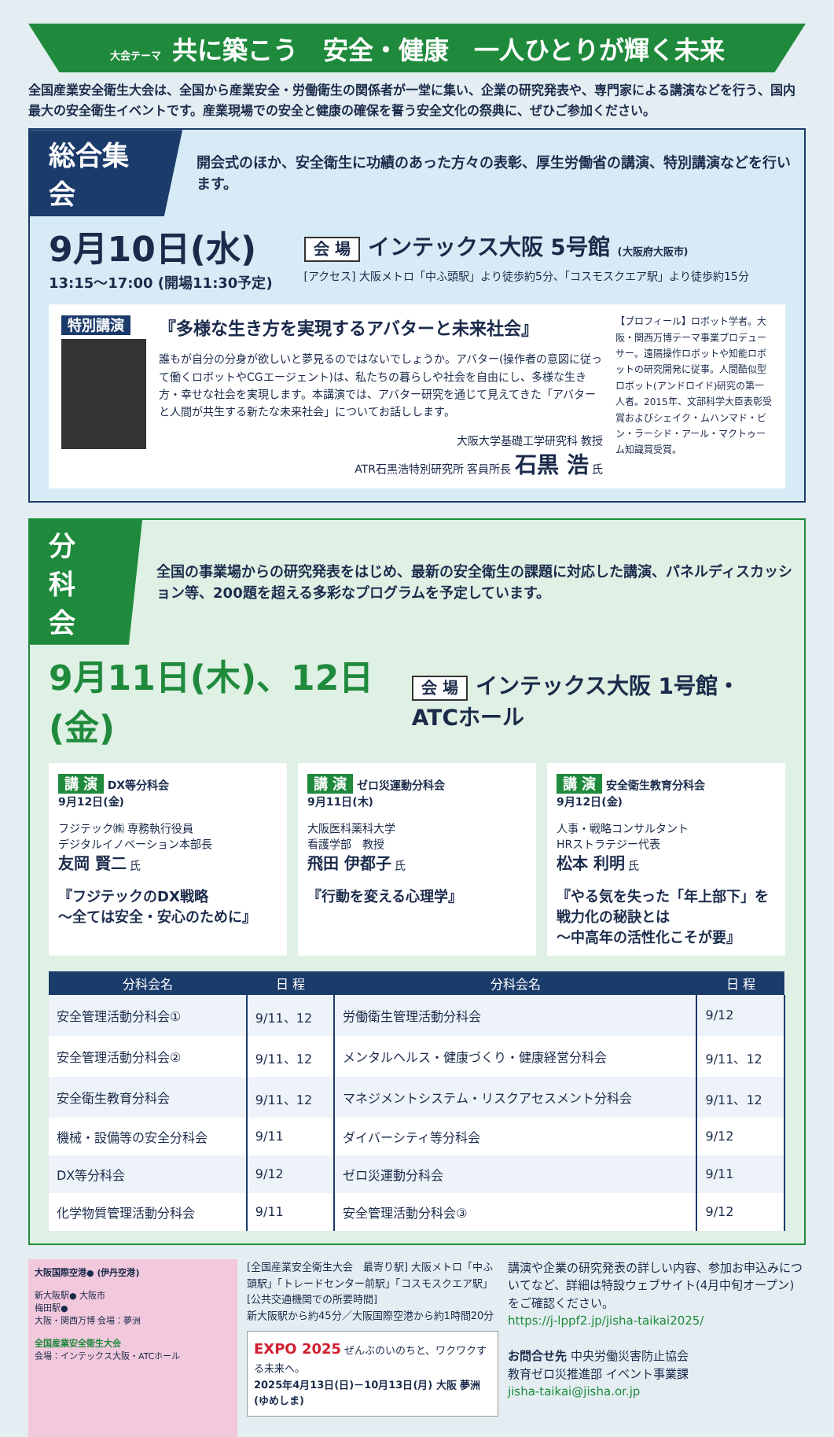大会テーマ 共に築こう　安全・健康　一人ひとりが輝く未来
全国産業安全衛生大会は、全国から産業安全・労働衛生の関係者が一堂に集い、企業の研究発表や、専門家による講演などを行う、国内最大の安全衛生イベントです。産業現場での安全と健康の確保を誓う安全文化の祭典に、ぜひご参加ください。
総合集会
開会式のほか、安全衛生に功績のあった方々の表彰、厚生労働省の講演、特別講演などを行います。
9月10日(水)
13:15～17:00 (開場11:30予定)
会 場 インテックス大阪 5号館 (大阪府大阪市)
[アクセス] 大阪メトロ「中ふ頭駅」より徒歩約5分、「コスモスクエア駅」より徒歩約15分
特別講演
『多様な生き方を実現するアバターと未来社会』
誰もが自分の分身が欲しいと夢見るのではないでしょうか。アバター(操作者の意図に従って働くロボットやCGエージェント)は、私たちの暮らしや社会を自由にし、多様な生き方・幸せな社会を実現します。本講演では、アバター研究を通じて見えてきた「アバターと人間が共生する新たな未来社会」についてお話しします。
大阪大学基礎工学研究科 教授
ATR石黒浩特別研究所 客員所長 石黒 浩 氏
【プロフィール】ロボット学者。大阪・関西万博テーマ事業プロデューサー。遠隔操作ロボットや知能ロボットの研究開発に従事。人間酷似型ロボット(アンドロイド)研究の第一人者。2015年、文部科学大臣表彰受賞およびシェイク・ムハンマド・ビン・ラーシド・アール・マクトゥーム知識賞受賞。
分 科 会
全国の事業場からの研究発表をはじめ、最新の安全衛生の課題に対応した講演、パネルディスカッション等、200題を超える多彩なプログラムを予定しています。
9月11日(木)、12日(金)
会 場 インテックス大阪 1号館・ATCホール
講 演 DX等分科会
9月12日(金)
フジテック㈱ 専務執行役員
デジタルイノベーション本部長
友岡 賢二 氏
『フジテックのDX戦略
～全ては安全・安心のために』
講 演 ゼロ災運動分科会
9月11日(木)
大阪医科薬科大学
看護学部　教授
飛田 伊都子 氏
『行動を変える心理学』
講 演 安全衛生教育分科会
9月12日(金)
人事・戦略コンサルタント
HRストラテジー代表
松本 利明 氏
『やる気を失った「年上部下」を戦力化の秘訣とは
～中高年の活性化こそが要』
| 分科会名 | 日 程 | 分科会名 | 日 程 |
| --- | --- | --- | --- |
| 安全管理活動分科会① | 9/11、12 | 労働衛生管理活動分科会 | 9/12 |
| 安全管理活動分科会② | 9/11、12 | メンタルヘルス・健康づくり・健康経営分科会 | 9/11、12 |
| 安全衛生教育分科会 | 9/11、12 | マネジメントシステム・リスクアセスメント分科会 | 9/11、12 |
| 機械・設備等の安全分科会 | 9/11 | ダイバーシティ等分科会 | 9/12 |
| DX等分科会 | 9/12 | ゼロ災運動分科会 | 9/11 |
| 化学物質管理活動分科会 | 9/11 | 安全管理活動分科会③ | 9/12 |
大阪国際空港● (伊丹空港)
新大阪駅● 大阪市
梅田駅●
大阪・関西万博 会場：夢洲
全国産業安全衛生大会
会場：インテックス大阪・ATCホール
[全国産業安全衛生大会　最寄り駅] 大阪メトロ「中ふ頭駅」「トレードセンター前駅」「コスモスクエア駅」
[公共交通機関での所要時間]
新大阪駅から約45分／大阪国際空港から約1時間20分
EXPO 2025 ぜんぶのいのちと、ワクワクする未来へ。
2025年4月13日(日)－10月13日(月) 大阪 夢洲(ゆめしま)
講演や企業の研究発表の詳しい内容、参加お申込みについてなど、詳細は特設ウェブサイト(4月中旬オープン)をご確認ください。
https://j-lppf2.jp/jisha-taikai2025/
お問合せ先 中央労働災害防止協会
教育ゼロ災推進部 イベント事業課
jisha-taikai@jisha.or.jp